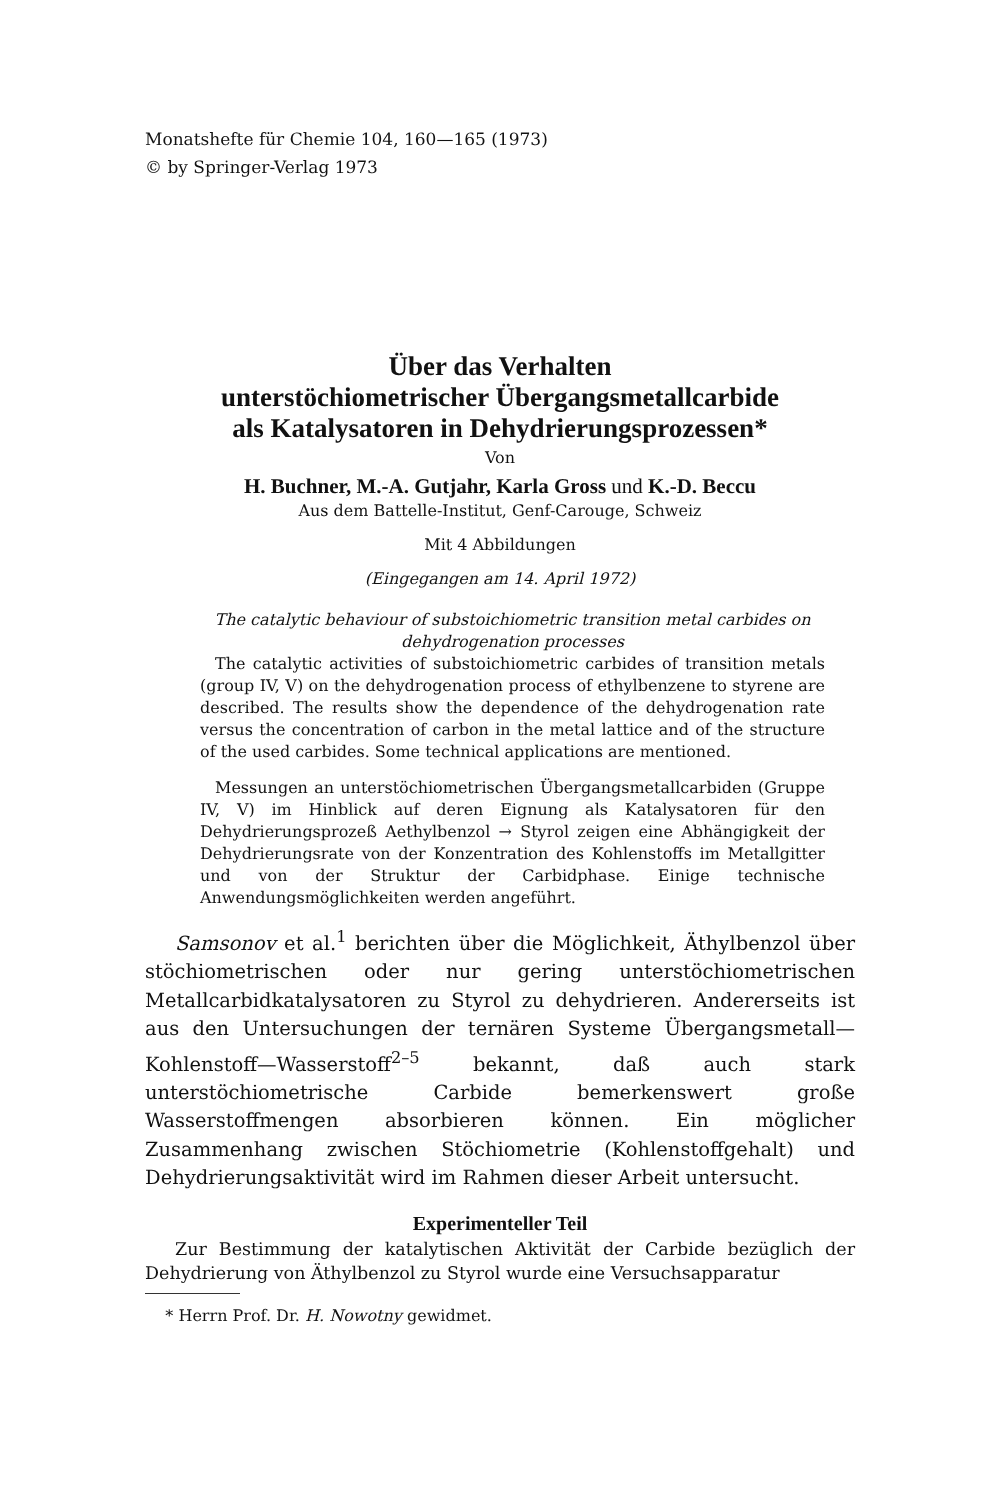Monatshefte für Chemie 104, 160—165 (1973)
© by Springer-Verlag 1973
Über das Verhalten
unterstöchiometrischer Übergangsmetallcarbide
als Katalysatoren in Dehydrierungsprozessen*
Von
H. Buchner, M.-A. Gutjahr, Karla Gross und K.-D. Beccu
Aus dem Battelle-Institut, Genf-Carouge, Schweiz
Mit 4 Abbildungen
(Eingegangen am 14. April 1972)
The catalytic behaviour of substoichiometric transition metal carbides on dehydrogenation processes
The catalytic activities of substoichiometric carbides of transition metals (group IV, V) on the dehydrogenation process of ethylbenzene to styrene are described. The results show the dependence of the dehydrogenation rate versus the concentration of carbon in the metal lattice and of the structure of the used carbides. Some technical applications are mentioned.
Messungen an unterstöchiometrischen Übergangsmetallcarbiden (Gruppe IV, V) im Hinblick auf deren Eignung als Katalysatoren für den Dehydrierungsprozeß Aethylbenzol → Styrol zeigen eine Abhängigkeit der Dehydrierungsrate von der Konzentration des Kohlenstoffs im Metallgitter und von der Struktur der Carbidphase. Einige technische Anwendungsmöglichkeiten werden angeführt.
Samsonov et al.<sup>1</sup> berichten über die Möglichkeit, Äthylbenzol über stöchiometrischen oder nur gering unterstöchiometrischen Metallcarbidkatalysatoren zu Styrol zu dehydrieren. Andererseits ist aus den Untersuchungen der ternären Systeme Übergangsmetall—Kohlenstoff—Wasserstoff<sup>2–5</sup> bekannt, daß auch stark unterstöchiometrische Carbide bemerkenswert große Wasserstoffmengen absorbieren können. Ein möglicher Zusammenhang zwischen Stöchiometrie (Kohlenstoffgehalt) und Dehydrierungsaktivität wird im Rahmen dieser Arbeit untersucht.
Experimenteller Teil
Zur Bestimmung der katalytischen Aktivität der Carbide bezüglich der Dehydrierung von Äthylbenzol zu Styrol wurde eine Versuchsapparatur
* Herrn Prof. Dr. H. Nowotny gewidmet.